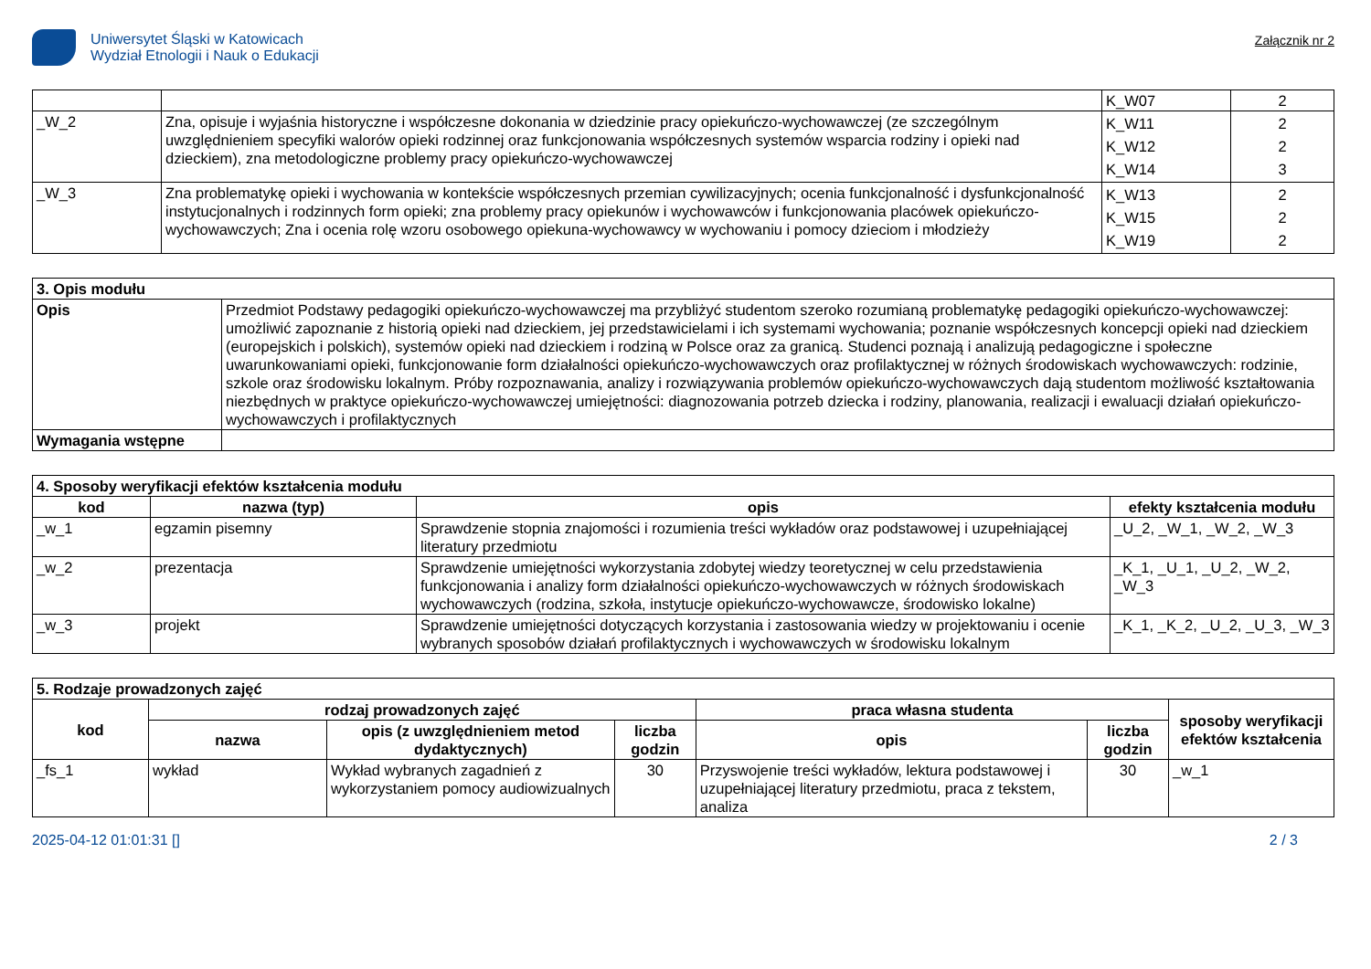Uniwersytet Śląski w Katowicach
Wydział Etnologii i Nauk o Edukacji
Załącznik nr 2
| | | K_W07 | 2 |
| _W_2 | Zna, opisuje i wyjaśnia historyczne i współczesne dokonania w dziedzinie pracy opiekuńczo-wychowawczej (ze szczególnym uwzględnieniem specyfiki walorów opieki rodzinnej oraz funkcjonowania współczesnych systemów wsparcia rodziny i opieki nad dzieckiem), zna metodologiczne problemy pracy opiekuńczo-wychowawczej | K_W11 K_W12 K_W14 | 2 2 3 |
| _W_3 | Zna problematykę opieki i wychowania w kontekście współczesnych przemian cywilizacyjnych; ocenia funkcjonalność i dysfunkcjonalność instytucjonalnych i rodzinnych form opieki; zna problemy pracy opiekunów i wychowawców i funkcjonowania placówek opiekuńczo-wychowawczych; Zna i ocenia rolę wzoru osobowego opiekuna-wychowawcy w wychowaniu i pomocy dzieciom i młodzieży | K_W13 K_W15 K_W19 | 2 2 2 |
| 3. Opis modułu | |
| Opis | Przedmiot Podstawy pedagogiki opiekuńczo-wychowawczej ma przybliżyć studentom szeroko rozumianą problematykę pedagogiki opiekuńczo-wychowawczej: umożliwić zapoznanie z historią opieki nad dzieckiem, jej przedstawicielami i ich systemami wychowania; poznanie współczesnych koncepcji opieki nad dzieckiem (europejskich i polskich), systemów opieki nad dzieckiem i rodziną w Polsce oraz za granicą. Studenci poznają i analizują pedagogiczne i społeczne uwarunkowaniami opieki, funkcjonowanie form działalności opiekuńczo-wychowawczych oraz profilaktycznej w różnych środowiskach wychowawczych: rodzinie, szkole oraz środowisku lokalnym. Próby rozpoznawania, analizy i rozwiązywania problemów opiekuńczo-wychowawczych dają studentom możliwość kształtowania niezbędnych w praktyce opiekuńczo-wychowawczej umiejętności: diagnozowania potrzeb dziecka i rodziny, planowania, realizacji i ewaluacji działań opiekuńczo-wychowawczych i profilaktycznych |
| Wymagania wstępne | |
| 4. Sposoby weryfikacji efektów kształcenia modułu | | | |
| kod | nazwa (typ) | opis | efekty kształcenia modułu |
| _w_1 | egzamin pisemny | Sprawdzenie stopnia znajomości i rozumienia treści wykładów oraz podstawowej i uzupełniającej literatury przedmiotu | _U_2, _W_1, _W_2, _W_3 |
| _w_2 | prezentacja | Sprawdzenie umiejętności wykorzystania zdobytej wiedzy teoretycznej w celu przedstawienia funkcjonowania i analizy form działalności opiekuńczo-wychowawczych w różnych środowiskach wychowawczych (rodzina, szkoła, instytucje opiekuńczo-wychowawcze, środowisko lokalne) | _K_1, _U_1, _U_2, _W_2, _W_3 |
| _w_3 | projekt | Sprawdzenie umiejętności dotyczących korzystania i zastosowania wiedzy w projektowaniu i ocenie wybranych sposobów działań profilaktycznych i wychowawczych w środowisku lokalnym | _K_1, _K_2, _U_2, _U_3, _W_3 |
| 5. Rodzaje prowadzonych zajęć | | | | | | |
| kod | rodzaj prowadzonych zajęć | | | praca własna studenta | | sposoby weryfikacji efektów kształcenia |
| | nazwa | opis (z uwzględnieniem metod dydaktycznych) | liczba godzin | opis | liczba godzin | |
| _fs_1 | wykład | Wykład wybranych zagadnień z wykorzystaniem pomocy audiowizualnych | 30 | Przyswojenie treści wykładów, lektura podstawowej i uzupełniającej literatury przedmiotu, praca z tekstem, analiza | 30 | _w_1 |
2025-04-12 01:01:31 [] 2 / 3